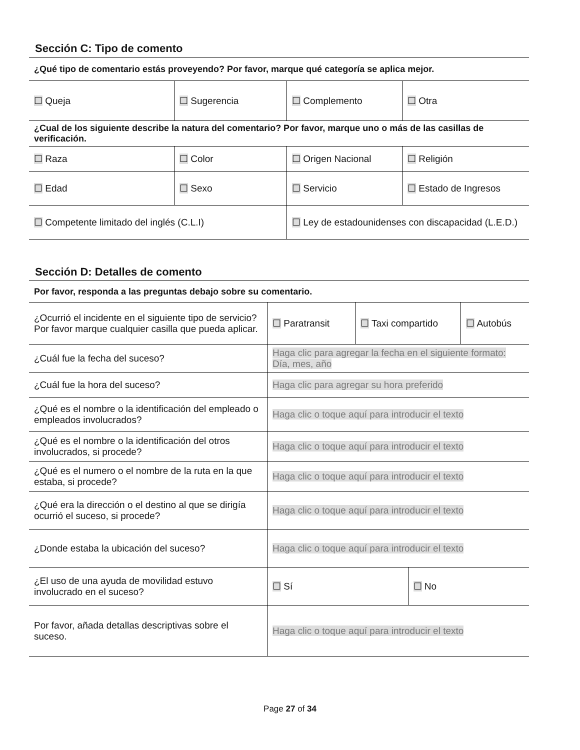Sección C: Tipo de comento
| ¿Qué tipo de comentario estás proveyendo? Por favor, marque qué categoría se aplica mejor. | | | |
| ☐ Queja | ☐ Sugerencia | ☐ Complemento | ☐ Otra |
| ¿Cual de los siguiente describe la natura del comentario? Por favor, marque uno o más de las casillas de verificación. | | | |
| ☐ Raza | ☐ Color | ☐ Origen Nacional | ☐ Religión |
| ☐ Edad | ☐ Sexo | ☐ Servicio | ☐ Estado de Ingresos |
| ☐ Competente limitado del inglés (C.L.I) | | ☐ Ley de estadounidenses con discapacidad (L.E.D.) | |
Sección D: Detalles de comento
| Por favor, responda a las preguntas debajo sobre su comentario. | | | | |
| ¿Ocurrió el incidente en el siguiente tipo de servicio? Por favor marque cualquier casilla que pueda aplicar. | ☐ Paratransit | ☐ Taxi compartido | | ☐ Autobús |
| ¿Cuál fue la fecha del suceso? | Haga clic para agregar la fecha en el siguiente formato: Día, mes, año | | | |
| ¿Cuál fue la hora del suceso? | Haga clic para agregar su hora preferido | | | |
| ¿Qué es el nombre o la identificación del empleado o empleados involucrados? | Haga clic o toque aquí para introducir el texto | | | |
| ¿Qué es el nombre o la identificación del otros involucrados, si procede? | Haga clic o toque aquí para introducir el texto | | | |
| ¿Qué es el numero o el nombre de la ruta en la que estaba, si procede? | Haga clic o toque aquí para introducir el texto | | | |
| ¿Qué era la dirección o el destino al que se dirigía ocurrió el suceso, si procede? | Haga clic o toque aquí para introducir el texto | | | |
| ¿Donde estaba la ubicación del suceso? | Haga clic o toque aquí para introducir el texto | | | |
| ¿El uso de una ayuda de movilidad estuvo involucrado en el suceso? | ☐ Sí | | ☐ No | |
| Por favor, añada detallas descriptivas sobre el suceso. | Haga clic o toque aquí para introducir el texto | | | |
Page 27 of 34